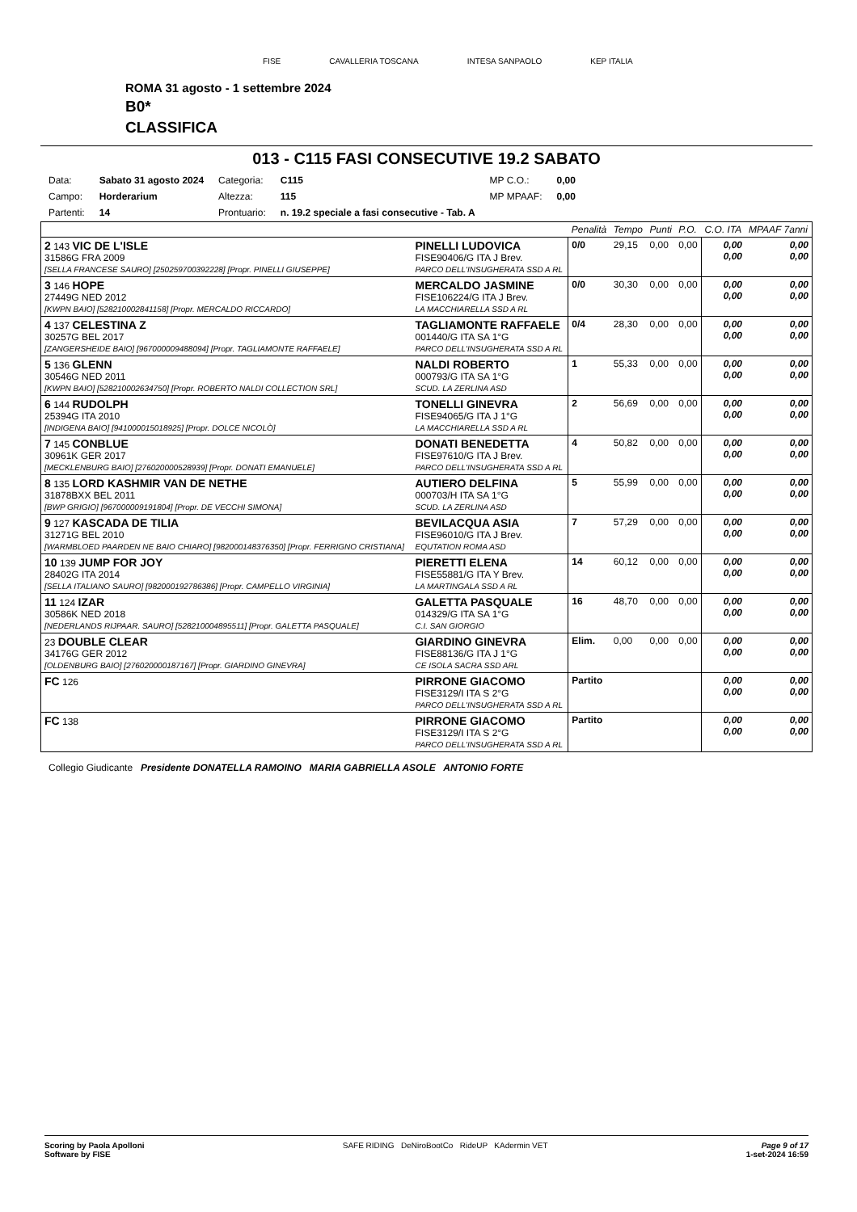FISE CAVALLERIA TOSCANA INTESA SANPAOLO KEP ITALIA
ROMA 31 agosto - 1 settembre 2024
B0*
CLASSIFICA
013 - C115 FASI CONSECUTIVE 19.2 SABATO
| Data: | Sabato 31 agosto 2024 | Categoria: | C115 | MP C.O.: | 0,00 |
| Campo: | Horderarium | Altezza: | 115 | MP MPAAF: | 0,00 |
| Partenti: | 14 | Prontuario: | n. 19.2 speciale a fasi consecutive - Tab. A | | |
| | | Penalità | Tempo | Punti | P.O. | C.O. ITA | MPAAF 7anni |
| 2 143 VIC DE L'ISLE 31586G FRA 2009 [SELLA FRANCESE SAURO] [250259700392228] [Propr. PINELLI GIUSEPPE] | PINELLI LUDOVICA FISE90406/G ITA J Brev. PARCO DELL'INSUGHERATA SSD A RL | 0/0 | 29,15 | 0,00 | 0,00 | 0,00 0,00 | 0,00 0,00 |
| 3 146 HOPE 27449G NED 2012 [KWPN BAIO] [528210002841158] [Propr. MERCALDO RICCARDO] | MERCALDO JASMINE FISE106224/G ITA J Brev. LA MACCHIARELLA SSD A RL | 0/0 | 30,30 | 0,00 | 0,00 | 0,00 0,00 | 0,00 0,00 |
| 4 137 CELESTINA Z 30257G BEL 2017 [ZANGERSHEIDE BAIO] [967000009488094] [Propr. TAGLIAMONTE RAFFAELE] | TAGLIAMONTE RAFFAELE 001440/G ITA SA 1°G PARCO DELL'INSUGHERATA SSD A RL | 0/4 | 28,30 | 0,00 | 0,00 | 0,00 0,00 | 0,00 0,00 |
| 5 136 GLENN 30546G NED 2011 [KWPN BAIO] [528210002634750] [Propr. ROBERTO NALDI COLLECTION SRL] | NALDI ROBERTO 000793/G ITA SA 1°G SCUD. LA ZERLINA ASD | 1 | 55,33 | 0,00 | 0,00 | 0,00 0,00 | 0,00 0,00 |
| 6 144 RUDOLPH 25394G ITA 2010 [INDIGENA BAIO] [941000015018925] [Propr. DOLCE NICOLÒ] | TONELLI GINEVRA FISE94065/G ITA J 1°G LA MACCHIARELLA SSD A RL | 2 | 56,69 | 0,00 | 0,00 | 0,00 0,00 | 0,00 0,00 |
| 7 145 CONBLUE 30961K GER 2017 [MECKLENBURG BAIO] [276020000528939] [Propr. DONATI EMANUELE] | DONATI BENEDETTA FISE97610/G ITA J Brev. PARCO DELL'INSUGHERATA SSD A RL | 4 | 50,82 | 0,00 | 0,00 | 0,00 0,00 | 0,00 0,00 |
| 8 135 LORD KASHMIR VAN DE NETHE 31878BXX BEL 2011 [BWP GRIGIO] [967000009191804] [Propr. DE VECCHI SIMONA] | AUTIERO DELFINA 000703/H ITA SA 1°G SCUD. LA ZERLINA ASD | 5 | 55,99 | 0,00 | 0,00 | 0,00 0,00 | 0,00 0,00 |
| 9 127 KASCADA DE TILIA 31271G BEL 2010 [WARMBLOED PAARDEN NE BAIO CHIARO] [982000148376350] [Propr. FERRIGNO CRISTIANA] | BEVILACQUA ASIA FISE96010/G ITA J Brev. EQUTATION ROMA ASD | 7 | 57,29 | 0,00 | 0,00 | 0,00 0,00 | 0,00 0,00 |
| 10 139 JUMP FOR JOY 28402G ITA 2014 [SELLA ITALIANO SAURO] [982000192786386] [Propr. CAMPELLO VIRGINIA] | PIERETTI ELENA FISE55881/G ITA Y Brev. LA MARTINGALA SSD A RL | 14 | 60,12 | 0,00 | 0,00 | 0,00 0,00 | 0,00 0,00 |
| 11 124 IZAR 30586K NED 2018 [NEDERLANDS RIJPAAR. SAURO] [528210004895511] [Propr. GALETTA PASQUALE] | GALETTA PASQUALE 014329/G ITA SA 1°G C.I. SAN GIORGIO | 16 | 48,70 | 0,00 | 0,00 | 0,00 0,00 | 0,00 0,00 |
| 23 DOUBLE CLEAR 34176G GER 2012 [OLDENBURG BAIO] [276020000187167] [Propr. GIARDINO GINEVRA] | GIARDINO GINEVRA FISE88136/G ITA J 1°G CE ISOLA SACRA SSD ARL | Elim. | 0,00 | 0,00 | 0,00 | 0,00 0,00 | 0,00 0,00 |
| FC 126 | PIRRONE GIACOMO FISE3129/I ITA S 2°G PARCO DELL'INSUGHERATA SSD A RL | Partito | | | | 0,00 0,00 | 0,00 0,00 |
| FC 138 | PIRRONE GIACOMO FISE3129/I ITA S 2°G PARCO DELL'INSUGHERATA SSD A RL | Partito | | | | 0,00 0,00 | 0,00 0,00 |
Collegio Giudicante Presidente DONATELLA RAMOINO MARIA GABRIELLA ASOLE ANTONIO FORTE
Scoring by Paola Apolloni
Software by FISE
SAFE RIDING DeNiroBootCo RideUP KAdermin VET
Page 9 of 17
1-set-2024 16:59